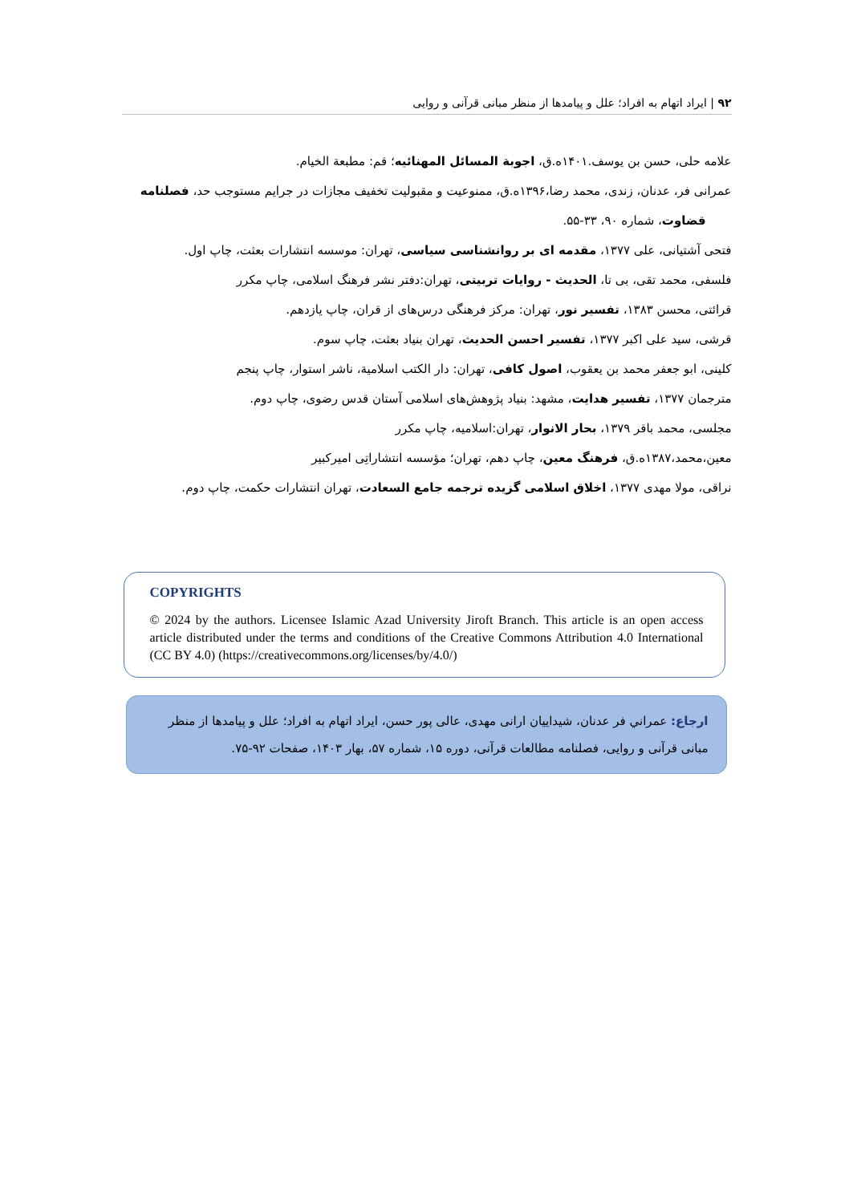۹۲ | ایراد اتهام به افراد؛ علل و پیامدها از منظر مبانی قرآنی و روایی
علامه حلی، حسن بن یوسف.۱۴۰۱ه.ق، اجوبة المسائل المهنائیه؛ قم: مطبعة الخیام.
عمرانی فر، عدنان، زندی، محمد رضا،۱۳۹۶ه.ق، ممنوعیت و مقبولیت تخفیف مجازات در جرایم مستوجب حد، فصلنامه قضاوت، شماره ۹۰، ۳۳-۵۵.
فتحی آشتیانی، علی ۱۳۷۷، مقدمه ای بر روانشناسی سیاسی، تهران: موسسه انتشارات بعثت، چاپ اول.
فلسفی، محمد تقی، بی تا، الحدیث - روایات تربیتی، تهران:دفتر نشر فرهنگ اسلامی، چاپ مکرر
قرائتی، محسن ۱۳۸۳، تفسیر نور، تهران: مرکز فرهنگی درس‌های از قران، چاپ یازدهم.
قرشی، سید علی اکبر ۱۳۷۷، تفسیر احسن الحدیث، تهران بنیاد بعثت، چاپ سوم.
کلینی، ابو جعفر محمد بن یعقوب، اصول کافی، تهران: دار الکتب اسلامیة، ناشر استوار، چاپ پنجم
مترجمان ۱۳۷۷، تفسیر هدایت، مشهد: بنیاد پژوهش‌های اسلامی آستان قدس رضوی، چاپ دوم.
مجلسی، محمد باقر ۱۳۷۹، بحار الانوار، تهران:اسلامیه، چاپ مکرر
معین،محمد،۱۳۸۷ه.ق، فرهنگ معین، چاپ دهم، تهران؛ مؤسسه انتشاراتِی امیرکبیر
نراقی، مولا مهدی ۱۳۷۷، اخلاق اسلامی گزیده ترجمه جامع السعادت، تهران انتشارات حکمت، چاپ دوم.
COPYRIGHTS
© 2024 by the authors. Licensee Islamic Azad University Jiroft Branch. This article is an open access article distributed under the terms and conditions of the Creative Commons Attribution 4.0 International (CC BY 4.0) (https://creativecommons.org/licenses/by/4.0/)
ارجاع: عمراني فر عدنان، شیداییان ارانی مهدی، عالی پور حسن، ایراد اتهام به افراد؛ علل و پیامدها از منظر مبانی قرآنی و روایی، فصلنامه مطالعات قرآنی، دوره ۱۵، شماره ۵۷، بهار ۱۴۰۳، صفحات ۹۲-۷۵.